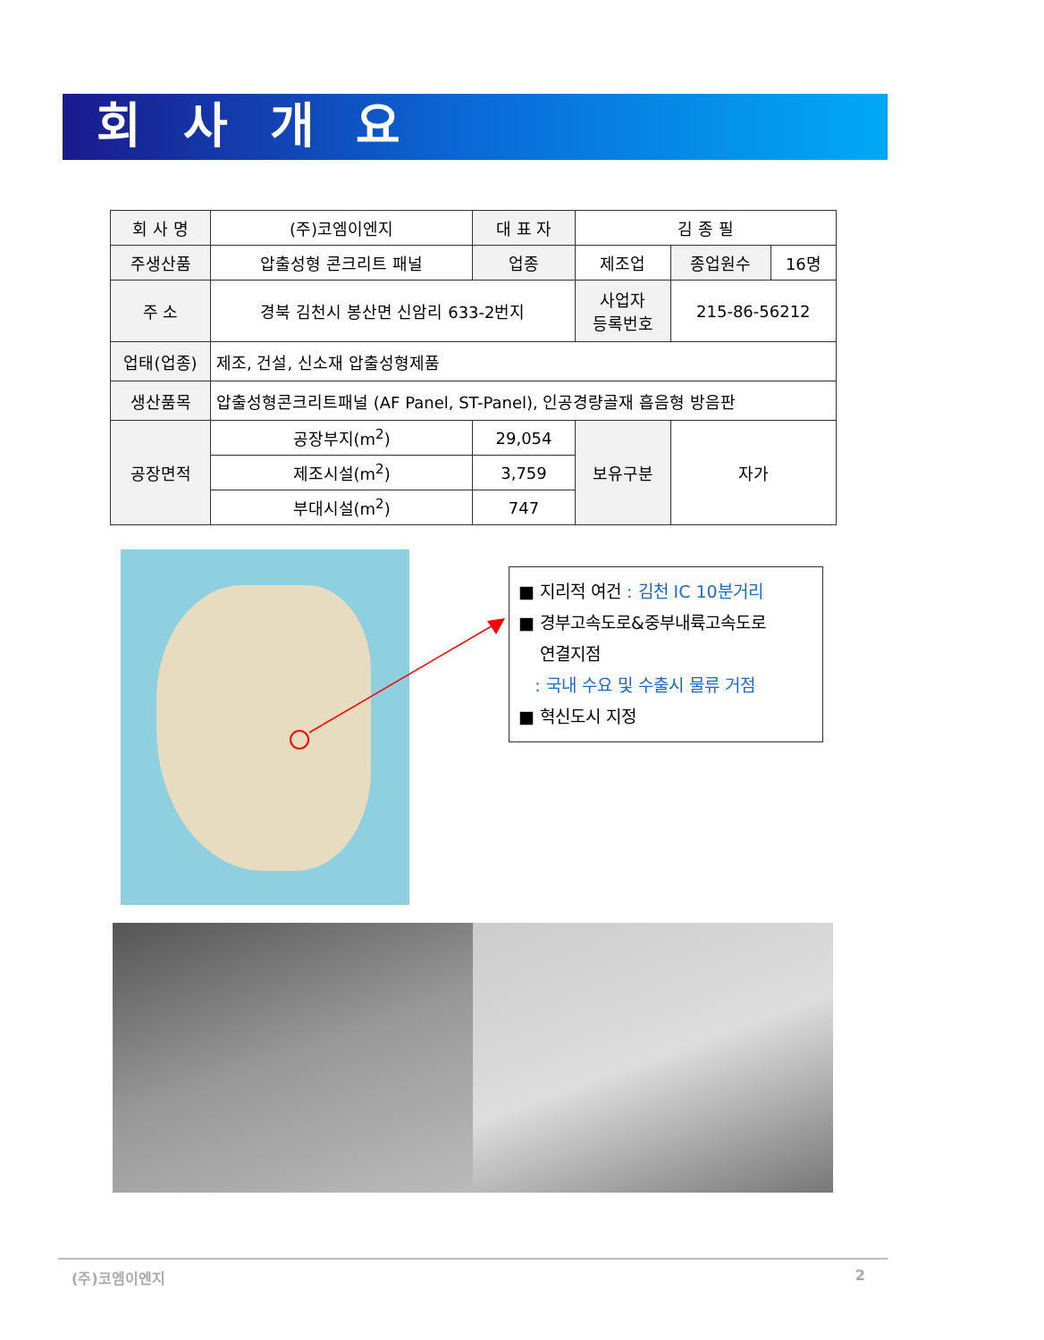회 사 개 요
| 회 사 명 | (주)코엠이엔지 | | 대 표 자 | 김 종 필 | | |
| 주생산품 | 압출성형 콘크리트 패널 | | 업종 | 제조업 | 종업원수 | 16명 |
| 주 소 | 경북 김천시 봉산면 신암리 633-2번지 | | | 사업자 등록번호 | 215-86-56212 | |
| 업태(업종) | 제조, 건설, 신소재 압출성형제품 | | | | | |
| 생산품목 | 압출성형콘크리트패널 (AF Panel, ST-Panel), 인공경량골재 흡음형 방음판 | | | | | |
| 공장면적 | 공장부지(m<sup>2</sup>) | 29,054 | | 보유구분 | 자가 | |
| | 제조시설(m<sup>2</sup>) | 3,759 | | | | |
| | 부대시설(m<sup>2</sup>) | 747 | | | | |
■ 지리적 여건 : 김천 IC 10분거리
■ 경부고속도로&중부내륙고속도로
연결지점
: 국내 수요 및 수출시 물류 거점
■ 혁신도시 지정
(주)코엠이엔지 2